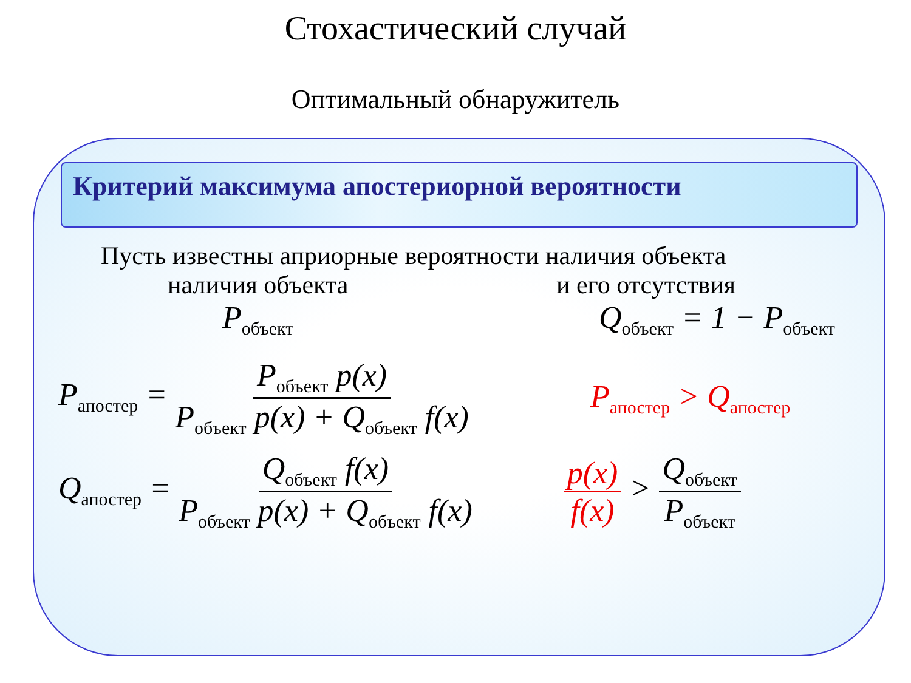Стохастический случай
Оптимальный обнаружитель
Критерий максимума апостериорной вероятности
Пусть известны априорные вероятности наличия объекта
наличия объекта и его отсутствия
P<sub>объект</sub> Q<sub>объект</sub> = 1 − P<sub>объект</sub>
P<sub>апостер</sub> = P<sub>объект</sub> p(x) P<sub>объект</sub> p(x) + Q<sub>объект</sub> f(x) P<sub>апостер</sub> > Q<sub>апостер</sub>
Q<sub>апостер</sub> = Q<sub>объект</sub> f(x) P<sub>объект</sub> p(x) + Q<sub>объект</sub> f(x) p(x) f(x) > Q<sub>объект</sub> P<sub>объект</sub>